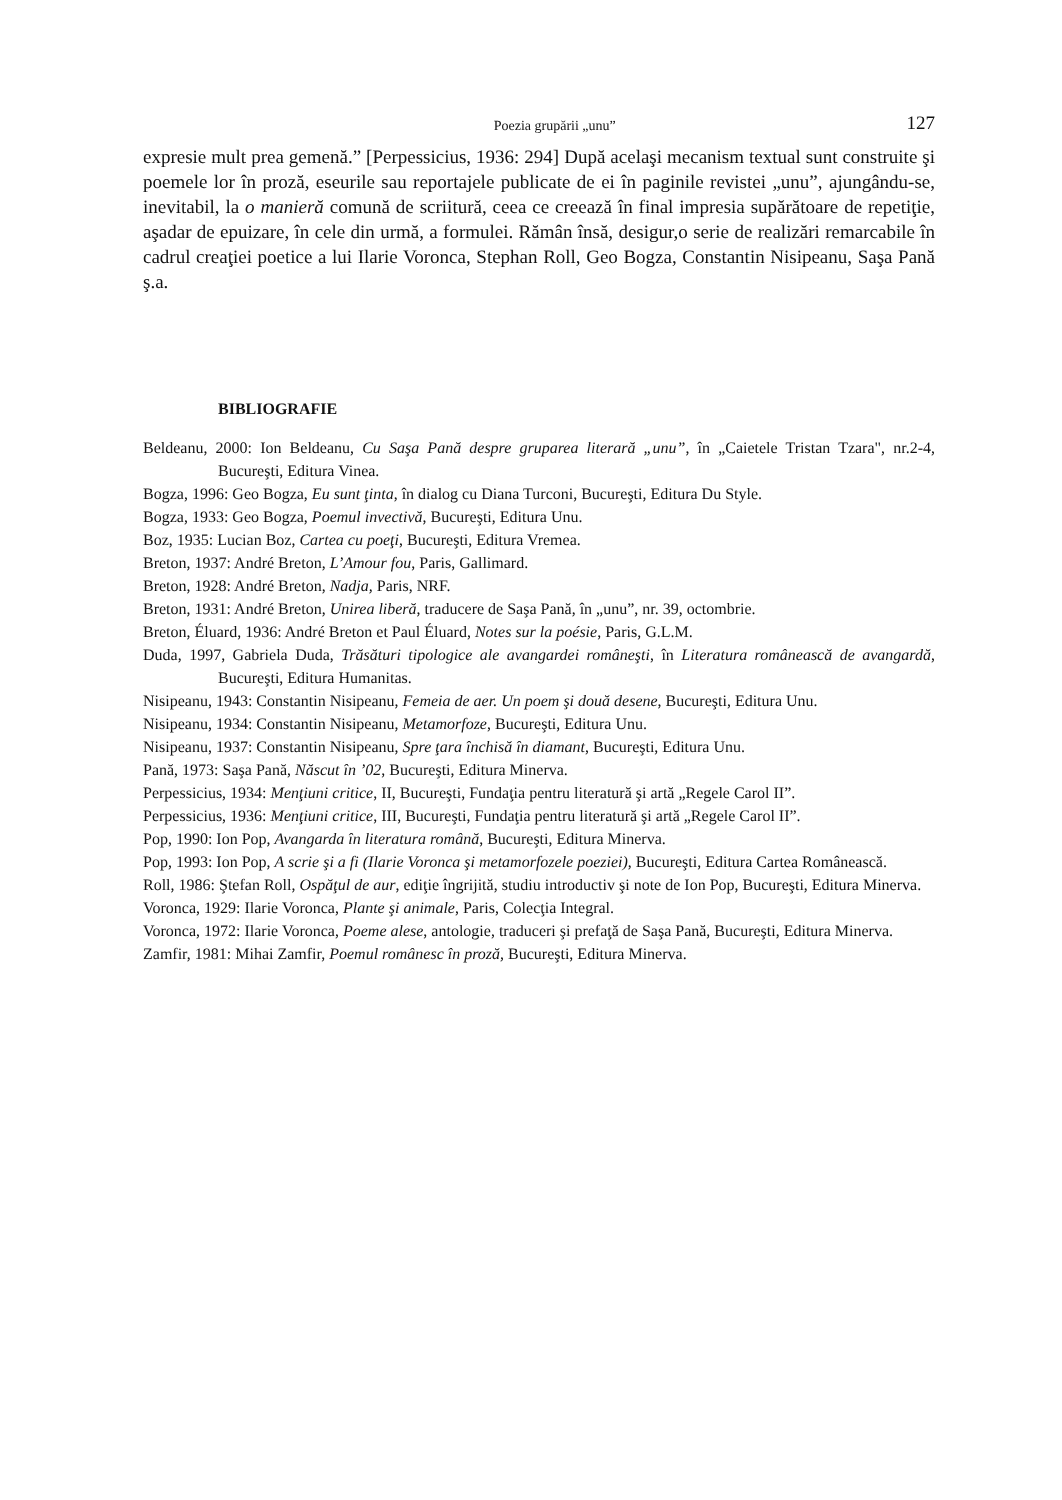Poezia grupării „unu” 127
expresie mult prea gemenă.” [Perpessicius, 1936: 294] După acelaşi mecanism textual sunt construite şi poemele lor în proză, eseurile sau reportajele publicate de ei în paginile revistei „unu”, ajungându-se, inevitabil, la o manieră comună de scriitură, ceea ce creează în final impresia supărătoare de repetiţie, aşadar de epuizare, în cele din urmă, a formulei. Rămân însă, desigur,o serie de realizări remarcabile în cadrul creaţiei poetice a lui Ilarie Voronca, Stephan Roll, Geo Bogza, Constantin Nisipeanu, Saşa Pană ş.a.
BIBLIOGRAFIE
Beldeanu, 2000: Ion Beldeanu, Cu Saşa Pană despre gruparea literară „unu”, în „Caietele Tristan Tzara", nr.2-4, Bucureşti, Editura Vinea.
Bogza, 1996: Geo Bogza, Eu sunt ţinta, în dialog cu Diana Turconi, Bucureşti, Editura Du Style.
Bogza, 1933: Geo Bogza, Poemul invectivă, Bucureşti, Editura Unu.
Boz, 1935: Lucian Boz, Cartea cu poeţi, Bucureşti, Editura Vremea.
Breton, 1937: André Breton, L’Amour fou, Paris, Gallimard.
Breton, 1928: André Breton, Nadja, Paris, NRF.
Breton, 1931: André Breton, Unirea liberă, traducere de Saşa Pană, în „unu”, nr. 39, octombrie.
Breton, Éluard, 1936: André Breton et Paul Éluard, Notes sur la poésie, Paris, G.L.M.
Duda, 1997, Gabriela Duda, Trăsături tipologice ale avangardei româneşti, în Literatura românească de avangardă, Bucureşti, Editura Humanitas.
Nisipeanu, 1943: Constantin Nisipeanu, Femeia de aer. Un poem şi două desene, Bucureşti, Editura Unu.
Nisipeanu, 1934: Constantin Nisipeanu, Metamorfoze, Bucureşti, Editura Unu.
Nisipeanu, 1937: Constantin Nisipeanu, Spre ţara închisă în diamant, Bucureşti, Editura Unu.
Pană, 1973: Saşa Pană, Născut în ’02, Bucureşti, Editura Minerva.
Perpessicius, 1934: Menţiuni critice, II, Bucureşti, Fundaţia pentru literatură şi artă „Regele Carol II”.
Perpessicius, 1936: Menţiuni critice, III, Bucureşti, Fundaţia pentru literatură şi artă „Regele Carol II”.
Pop, 1990: Ion Pop, Avangarda în literatura română, Bucureşti, Editura Minerva.
Pop, 1993: Ion Pop, A scrie şi a fi (Ilarie Voronca şi metamorfozele poeziei), Bucureşti, Editura Cartea Românească.
Roll, 1986: Ştefan Roll, Ospăţul de aur, ediţie îngrijită, studiu introductiv şi note de Ion Pop, Bucureşti, Editura Minerva.
Voronca, 1929: Ilarie Voronca, Plante şi animale, Paris, Colecţia Integral.
Voronca, 1972: Ilarie Voronca, Poeme alese, antologie, traduceri şi prefaţă de Saşa Pană, Bucureşti, Editura Minerva.
Zamfir, 1981: Mihai Zamfir, Poemul românesc în proză, Bucureşti, Editura Minerva.